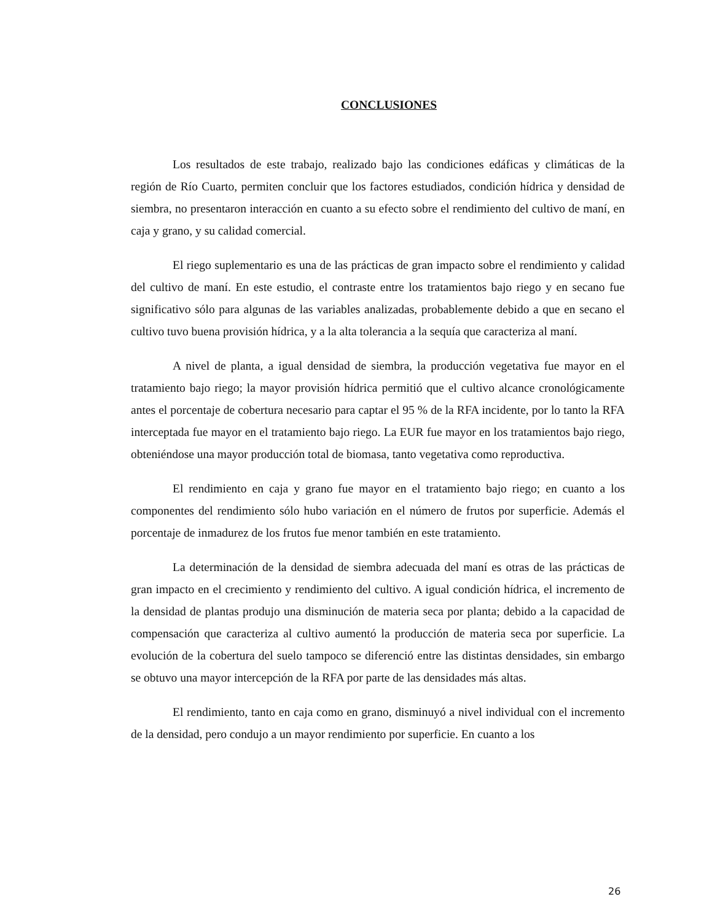CONCLUSIONES
Los resultados de este trabajo, realizado bajo las condiciones edáficas y climáticas de la región de Río Cuarto, permiten concluir que los factores estudiados, condición hídrica y densidad de siembra, no presentaron interacción en cuanto a su efecto sobre el rendimiento del cultivo de maní, en caja y grano, y su calidad comercial.
El riego suplementario es una de las prácticas de gran impacto sobre el rendimiento y calidad del cultivo de maní. En este estudio, el contraste entre los tratamientos bajo riego y en secano fue significativo sólo para algunas de las variables analizadas, probablemente debido a que en secano el cultivo tuvo buena provisión hídrica, y a la alta tolerancia a la sequía que caracteriza al maní.
A nivel de planta, a igual densidad de siembra, la producción vegetativa fue mayor en el tratamiento bajo riego; la mayor provisión hídrica permitió que el cultivo alcance cronológicamente antes el porcentaje de cobertura necesario para captar el 95 % de la RFA incidente, por lo tanto la RFA interceptada fue mayor en el tratamiento bajo riego. La EUR fue mayor en los tratamientos bajo riego, obteniéndose una mayor producción total de biomasa, tanto vegetativa como reproductiva.
El rendimiento en caja y grano fue mayor en el tratamiento bajo riego; en cuanto a los componentes del rendimiento sólo hubo variación en el número de frutos por superficie. Además el porcentaje de inmadurez de los frutos fue menor también en este tratamiento.
La determinación de la densidad de siembra adecuada del maní es otras de las prácticas de gran impacto en el crecimiento y rendimiento del cultivo. A igual condición hídrica, el incremento de la densidad de plantas produjo una disminución de materia seca por planta; debido a la capacidad de compensación que caracteriza al cultivo aumentó la producción de materia seca por superficie. La evolución de la cobertura del suelo tampoco se diferenció entre las distintas densidades, sin embargo se obtuvo una mayor intercepción de la RFA por parte de las densidades más altas.
El rendimiento, tanto en caja como en grano, disminuyó a nivel individual con el incremento de la densidad, pero condujo a un mayor rendimiento por superficie. En cuanto a los
26